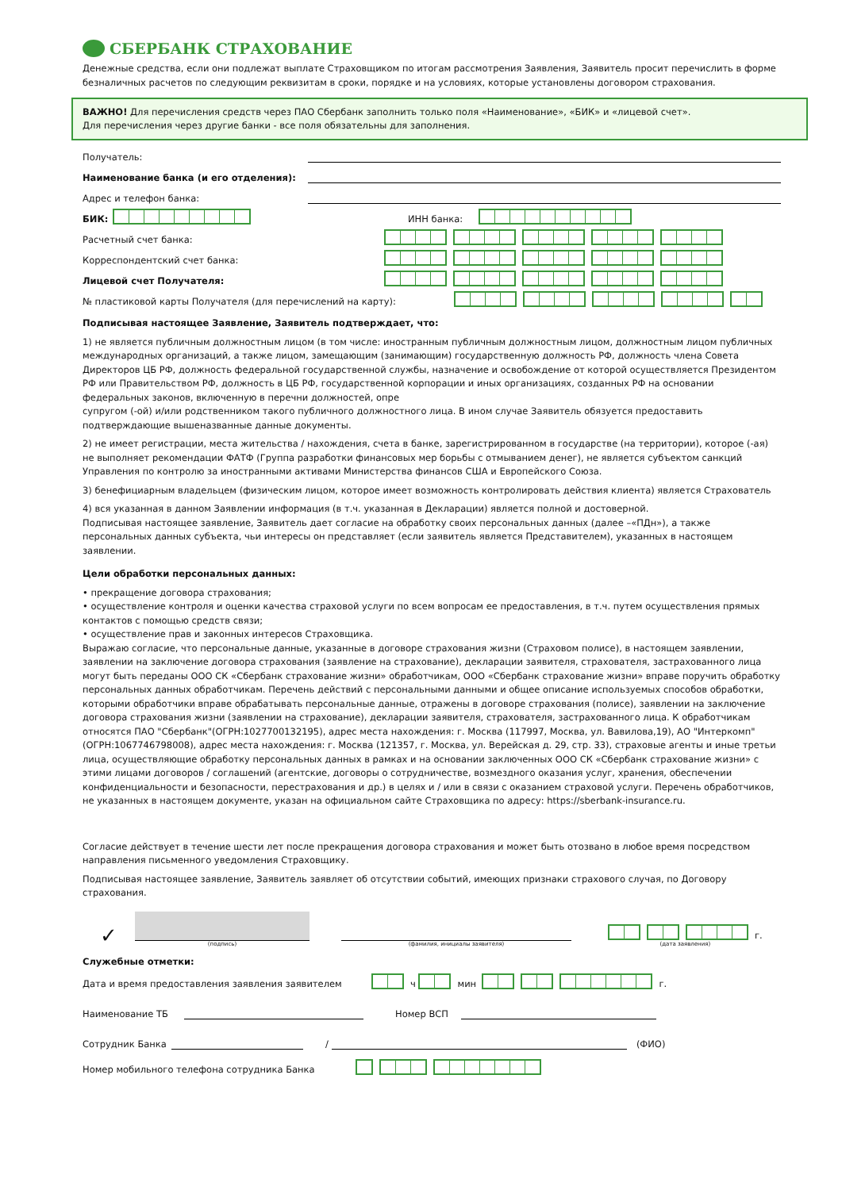СБЕРБАНК СТРАХОВАНИЕ
Денежные средства, если они подлежат выплате Страховщиком по итогам рассмотрения Заявления, Заявитель просит перечислить в форме безналичных расчетов по следующим реквизитам в сроки, порядке и на условиях, которые установлены договором страхования.
ВАЖНО! Для перечисления средств через ПАО Сбербанк заполнить только поля «Наименование», «БИК» и «лицевой счет».
Для перечисления через другие банки - все поля обязательны для заполнения.
Получатель:
Наименование банка (и его отделения):
Адрес и телефон банка:
БИК: ИНН банка:
Расчетный счет банка:
Корреспондентский счет банка:
Лицевой счет Получателя:
№ пластиковой карты Получателя (для перечислений на карту):
Подписывая настоящее Заявление, Заявитель подтверждает, что:
1) не является публичным должностным лицом (в том числе: иностранным публичным должностным лицом, должностным лицом публичных международных организаций, а также лицом, замещающим (занимающим) государственную должность РФ, должность члена Совета Директоров ЦБ РФ, должность федеральной государственной службы, назначение и освобождение от которой осуществляется Президентом РФ или Правительством РФ, должность в ЦБ РФ, государственной корпорации и иных организациях, созданных РФ на основании федеральных законов, включенную в перечни должностей, опре
супругом (-ой) и/или родственником такого публичного должностного лица. В ином случае Заявитель обязуется предоставить подтверждающие вышеназванные данные документы.
2) не имеет регистрации, места жительства / нахождения, счета в банке, зарегистрированном в государстве (на территории), которое (-ая) не выполняет рекомендации ФАТФ (Группа разработки финансовых мер борьбы с отмыванием денег), не является субъектом санкций Управления по контролю за иностранными активами Министерства финансов США и Европейского Союза.
3) бенефициарным владельцем (физическим лицом, которое имеет возможность контролировать действия клиента) является Страхователь
4) вся указанная в данном Заявлении информация (в т.ч. указанная в Декларации) является полной и достоверной.
Подписывая настоящее заявление, Заявитель дает согласие на обработку своих персональных данных (далее –«ПДн»), а также персональных данных субъекта, чьи интересы он представляет (если заявитель является Представителем), указанных в настоящем заявлении.
Цели обработки персональных данных:
• прекращение договора страхования;
• осуществление контроля и оценки качества страховой услуги по всем вопросам ее предоставления, в т.ч. путем осуществления прямых контактов с помощью средств связи;
• осуществление прав и законных интересов Страховщика.
Выражаю согласие, что персональные данные, указанные в договоре страхования жизни (Страховом полисе), в настоящем заявлении, заявлении на заключение договора страхования (заявление на страхование), декларации заявителя, страхователя, застрахованного лица могут быть переданы ООО СК «Сбербанк страхование жизни» обработчикам, ООО «Сбербанк страхование жизни» вправе поручить обработку персональных данных обработчикам. Перечень действий с персональными данными и общее описание используемых способов обработки, которыми обработчики вправе обрабатывать персональные данные, отражены в договоре страхования (полисе), заявлении на заключение договора страхования жизни (заявлении на страхование), декларации заявителя, страхователя, застрахованного лица. К обработчикам относятся ПАО "Сбербанк"(ОГРН:1027700132195), адрес места нахождения: г. Москва (117997, Москва, ул. Вавилова,19), АО "Интеркомп" (ОГРН:1067746798008), адрес места нахождения: г. Москва (121357, г. Москва, ул. Верейская д. 29, стр. 33), страховые агенты и иные третьи лица, осуществляющие обработку персональных данных в рамках и на основании заключенных ООО СК «Сбербанк страхование жизни» с этими лицами договоров / соглашений (агентские, договоры о сотрудничестве, возмездного оказания услуг, хранения, обеспечении конфиденциальности и безопасности, перестрахования и др.) в целях и / или в связи с оказанием страховой услуги. Перечень обработчиков, не указанных в настоящем документе, указан на официальном сайте Страховщика по адресу: https://sberbank-insurance.ru.
Согласие действует в течение шести лет после прекращения договора страхования и может быть отозвано в любое время посредством направления письменного уведомления Страховщику.
Подписывая настоящее заявление, Заявитель заявляет об отсутствии событий, имеющих признаки страхового случая, по Договору страхования.
✓
(подпись)
(фамилия, инициалы заявителя)
г.
(дата заявления)
Служебные отметки:
Дата и время предоставления заявления заявителем ч мин г.
Наименование ТБ Номер ВСП
Сотрудник Банка / (ФИО)
Номер мобильного телефона сотрудника Банка